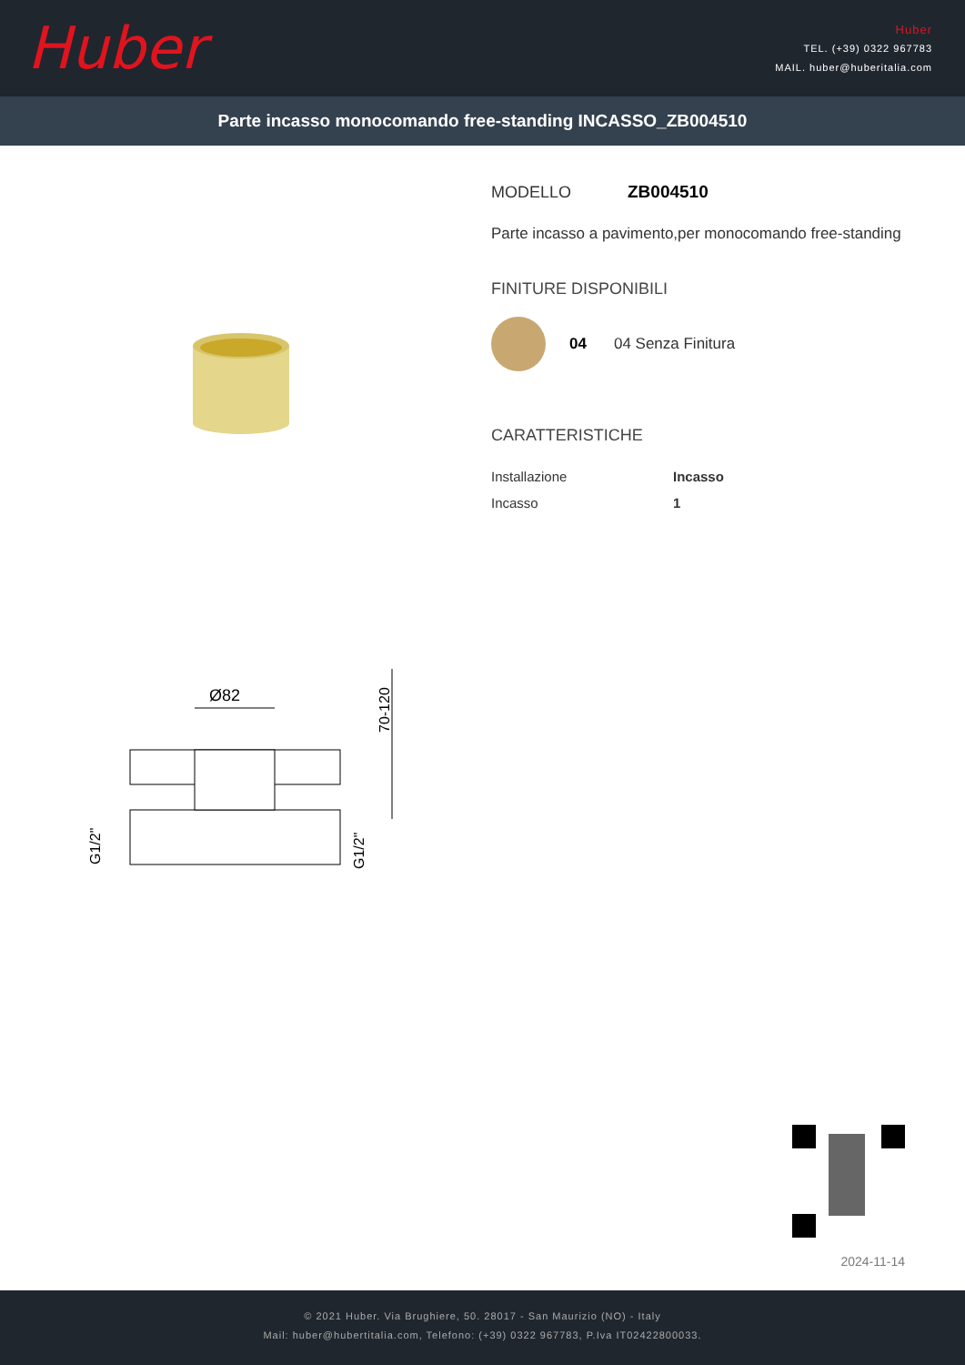Huber
Huber
TEL. (+39) 0322 967783
MAIL. huber@huberitalia.com
Parte incasso monocomando free-standing INCASSO_ZB004510
Ø82
G1/2"
G1/2"
70-120
MODELLO ZB004510
Parte incasso a pavimento,per monocomando free-standing
FINITURE DISPONIBILI
04 04 Senza Finitura
CARATTERISTICHE
| Installazione | Incasso |
| Incasso | 1 |
2024-11-14
© 2021 Huber. Via Brughiere, 50. 28017 - San Maurizio (NO) - Italy
Mail: huber@hubertitalia.com, Telefono: (+39) 0322 967783, P.Iva IT02422800033.